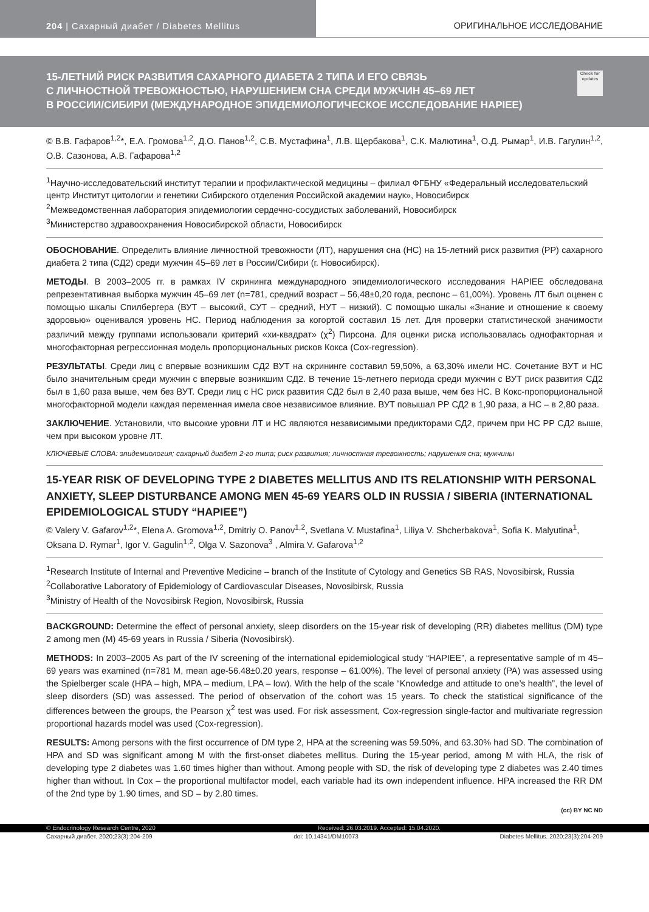204 | Сахарный диабет / Diabetes Mellitus ОРИГИНАЛЬНОЕ ИССЛЕДОВАНИЕ
15-ЛЕТНИЙ РИСК РАЗВИТИЯ САХАРНОГО ДИАБЕТА 2 ТИПА И ЕГО СВЯЗЬ
С ЛИЧНОСТНОЙ ТРЕВОЖНОСТЬЮ, НАРУШЕНИЕМ СНА СРЕДИ МУЖЧИН 45–69 ЛЕТ
В РОССИИ/СИБИРИ (МЕЖДУНАРОДНОЕ ЭПИДЕМИОЛОГИЧЕСКОЕ ИССЛЕДОВАНИЕ HAPIEE)
Check for updates
© В.В. Гафаров<sup>1,2</sup>*, Е.А. Громова<sup>1,2</sup>, Д.О. Панов<sup>1,2</sup>, С.В. Мустафина<sup>1</sup>, Л.В. Щербакова<sup>1</sup>, С.К. Малютина<sup>1</sup>, О.Д. Рымар<sup>1</sup>, И.В. Гагулин<sup>1,2</sup>, О.В. Сазонова, А.В. Гафарова<sup>1,2</sup>
<sup>1</sup> Научно-исследовательский институт терапии и профилактической медицины – филиал ФГБНУ «Федеральный исследовательский центр Институт цитологии и генетики Сибирского отделения Российской академии наук», Новосибирск
<sup>2</sup> Межведомственная лаборатория эпидемиологии сердечно-сосудистых заболеваний, Новосибирск
<sup>3</sup> Министерство здравоохранения Новосибирской области, Новосибирск
ОБОСНОВАНИЕ. Определить влияние личностной тревожности (ЛТ), нарушения сна (НС) на 15-летний риск развития (РР) сахарного диабета 2 типа (СД2) среди мужчин 45–69 лет в России/Сибири (г. Новосибирск).
МЕТОДЫ. В 2003–2005 гг. в рамках IV скрининга международного эпидемиологического исследования HAPIEE обследована репрезентативная выборка мужчин 45–69 лет (n=781, средний возраст – 56,48±0,20 года, респонс – 61,00%). Уровень ЛТ был оценен с помощью шкалы Спилбергера (ВУТ – высокий, СУТ – средний, НУТ – низкий). С помощью шкалы «Знание и отношение к своему здоровью» оценивался уровень НС. Период наблюдения за когортой составил 15 лет. Для проверки статистической значимости различий между группами использовали критерий «хи-квадрат» (χ<sup>2</sup>) Пирсона. Для оценки риска использовалась однофакторная и многофакторная регрессионная модель пропорциональных рисков Кокса (Cox-regression).
РЕЗУЛЬТАТЫ. Среди лиц с впервые возникшим СД2 ВУТ на скрининге составил 59,50%, а 63,30% имели НС. Сочетание ВУТ и НС было значительным среди мужчин с впервые возникшим СД2. В течение 15-летнего периода среди мужчин с ВУТ риск развития СД2 был в 1,60 раза выше, чем без ВУТ. Среди лиц с НС риск развития СД2 был в 2,40 раза выше, чем без НС. В Кокс-пропорциональной многофакторной модели каждая переменная имела свое независимое влияние. ВУТ повышал РР СД2 в 1,90 раза, а НС – в 2,80 раза.
ЗАКЛЮЧЕНИЕ. Установили, что высокие уровни ЛТ и НС являются независимыми предикторами СД2, причем при НС РР СД2 выше, чем при высоком уровне ЛТ.
КЛЮЧЕВЫЕ СЛОВА: эпидемиология; сахарный диабет 2-го типа; риск развития; личностная тревожность; нарушения сна; мужчины
15-YEAR RISK OF DEVELOPING TYPE 2 DIABETES MELLITUS AND ITS RELATIONSHIP WITH PERSONAL ANXIETY, SLEEP DISTURBANCE AMONG MEN 45-69 YEARS OLD IN RUSSIA / SIBERIA (INTERNATIONAL EPIDEMIOLOGICAL STUDY “HAPIEE”)
© Valery V. Gafarov<sup>1,2</sup>*, Elena A. Gromova<sup>1,2</sup>, Dmitriy O. Panov<sup>1,2</sup>, Svetlana V. Mustafina<sup>1</sup>, Liliya V. Shcherbakova<sup>1</sup>, Sofia K. Malyutina<sup>1</sup>, Oksana D. Rymar<sup>1</sup>, Igor V. Gagulin<sup>1,2</sup>, Olga V. Sazonova<sup>3</sup> , Almira V. Gafarova<sup>1,2</sup>
<sup>1</sup> Research Institute of Internal and Preventive Medicine – branch of the Institute of Cytology and Genetics SB RAS, Novosibirsk, Russia
<sup>2</sup> Collaborative Laboratory of Epidemiology of Cardiovascular Diseases, Novosibirsk, Russia
<sup>3</sup> Ministry of Health of the Novosibirsk Region, Novosibirsk, Russia
BACKGROUND: Determine the effect of personal anxiety, sleep disorders on the 15-year risk of developing (RR) diabetes mellitus (DM) type 2 among men (M) 45-69 years in Russia / Siberia (Novosibirsk).
METHODS: In 2003–2005 As part of the IV screening of the international epidemiological study “HAPIEE”, a representative sample of m 45–69 years was examined (n=781 M, mean age-56.48±0.20 years, response – 61.00%). The level of personal anxiety (PA) was assessed using the Spielberger scale (HPA – high, MPA – medium, LPA – low). With the help of the scale “Knowledge and attitude to one’s health”, the level of sleep disorders (SD) was assessed. The period of observation of the cohort was 15 years. To check the statistical significance of the differences between the groups, the Pearson χ<sup>2</sup> test was used. For risk assessment, Cox-regression single-factor and multivariate regression proportional hazards model was used (Cox-regression).
RESULTS: Among persons with the first occurrence of DM type 2, HPA at the screening was 59.50%, and 63.30% had SD. The combination of HPA and SD was significant among M with the first-onset diabetes mellitus. During the 15-year period, among M with HLA, the risk of developing type 2 diabetes was 1.60 times higher than without. Among people with SD, the risk of developing type 2 diabetes was 2.40 times higher than without. In Cox – the proportional multifactor model, each variable had its own independent influence. HPA increased the RR DM of the 2nd type by 1.90 times, and SD – by 2.80 times.
(cc) BY NC ND
© Endocrinology Research Centre, 2020 Received: 26.03.2019. Accepted: 15.04.2020.
Сахарный диабет. 2020;23(3):204-209 doi: 10.14341/DM10073 Diabetes Mellitus. 2020;23(3):204-209